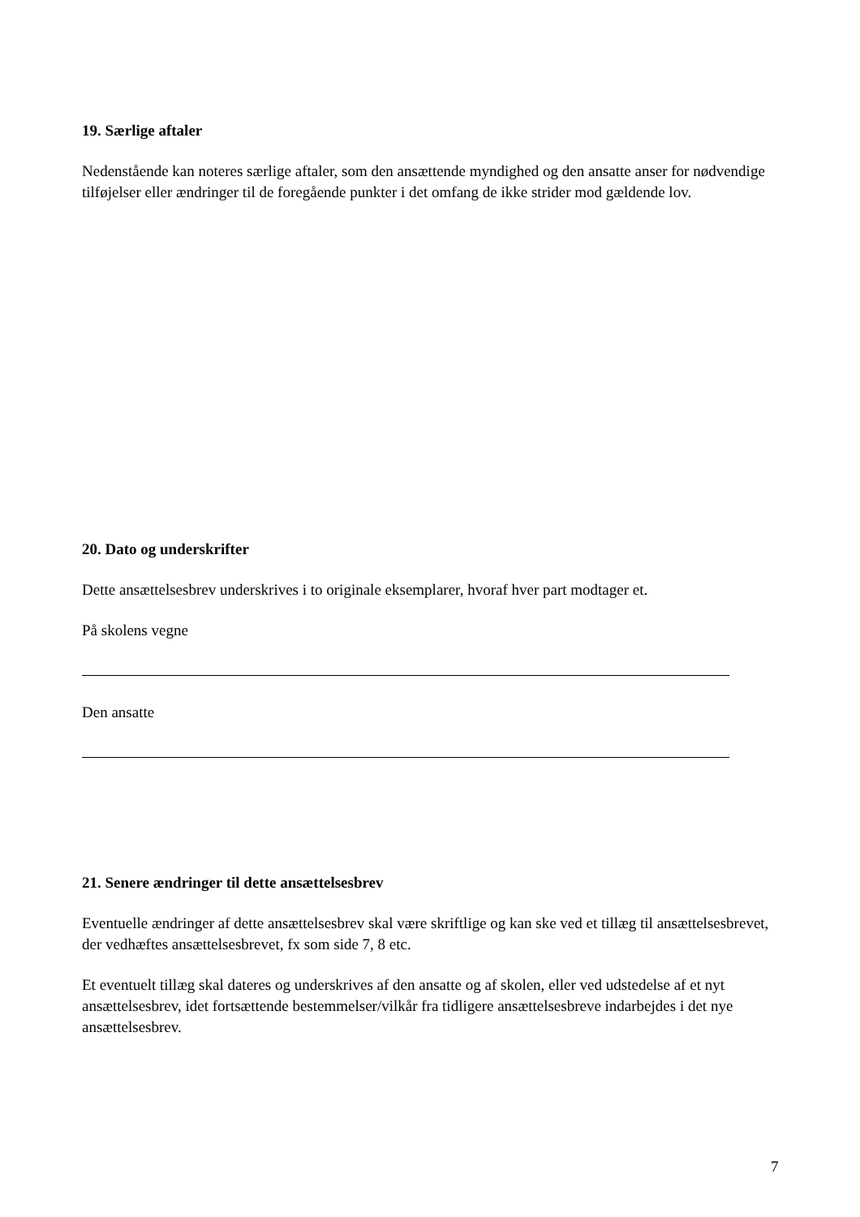19. Særlige aftaler
Nedenstående kan noteres særlige aftaler, som den ansættende myndighed og den ansatte anser for nødvendige tilføjelser eller ændringer til de foregående punkter i det omfang de ikke strider mod gældende lov.
20. Dato og underskrifter
Dette ansættelsesbrev underskrives i to originale eksemplarer, hvoraf hver part modtager et.
På skolens vegne
Den ansatte
21. Senere ændringer til dette ansættelsesbrev
Eventuelle ændringer af dette ansættelsesbrev skal være skriftlige og kan ske ved et tillæg til ansættelsesbrevet, der vedhæftes ansættelsesbrevet, fx som side 7, 8 etc.
Et eventuelt tillæg skal dateres og underskrives af den ansatte og af skolen, eller ved udstedelse af et nyt ansættelsesbrev, idet fortsættende bestemmelser/vilkår fra tidligere ansættelsesbreve indarbejdes i det nye ansættelsesbrev.
7